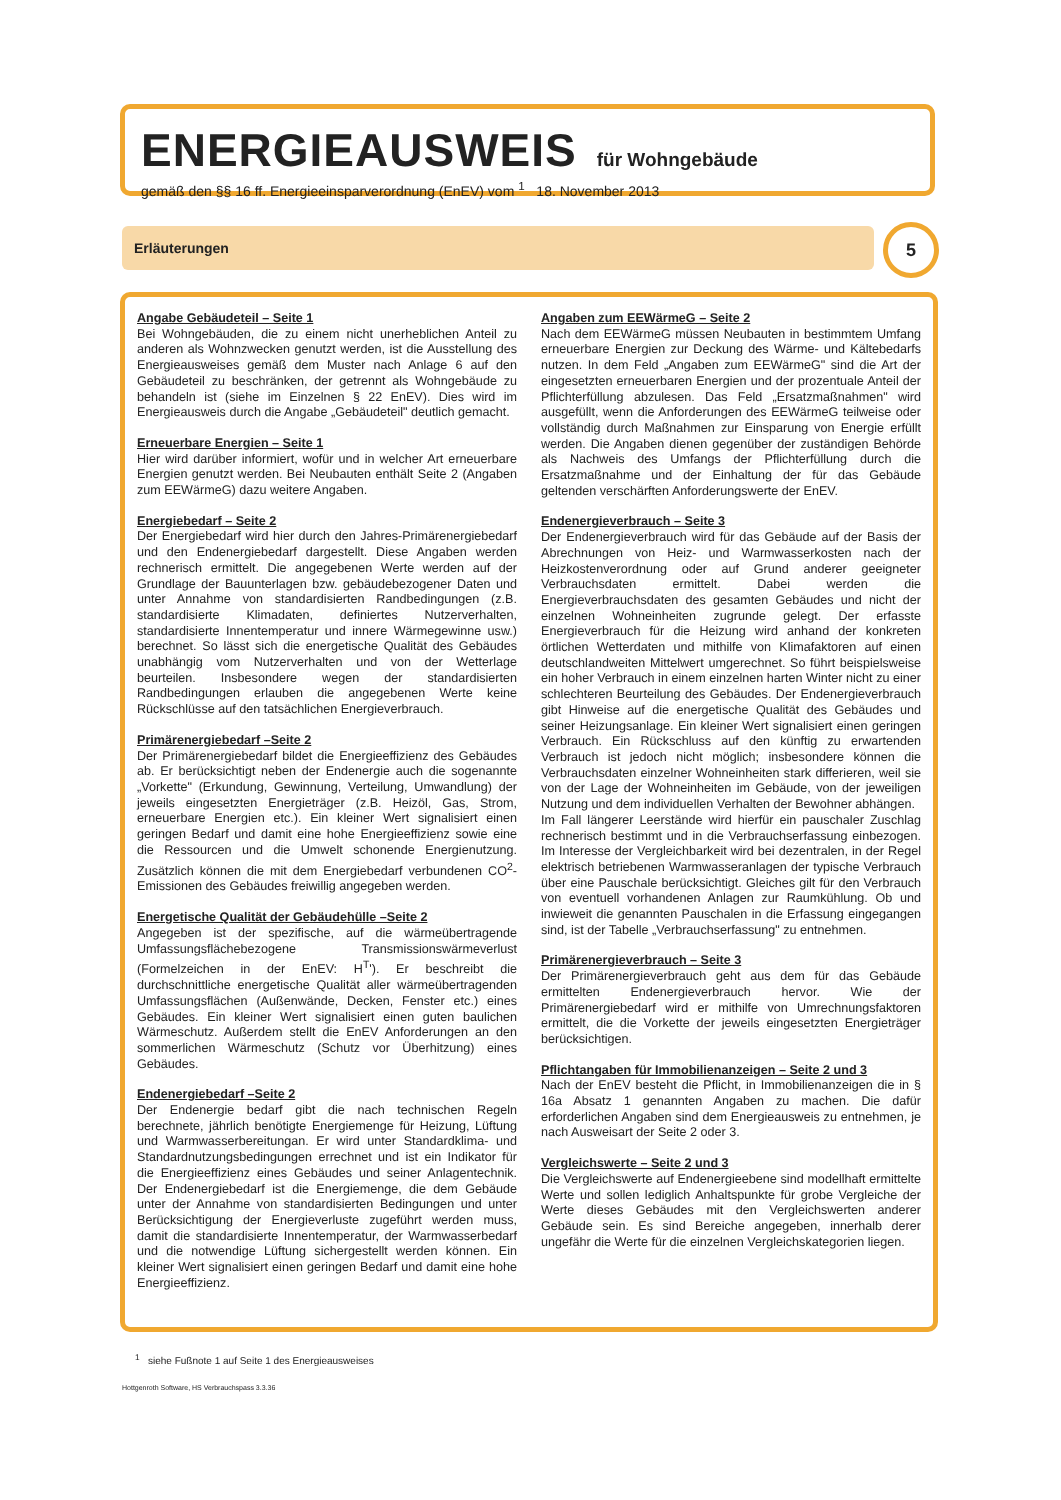ENERGIEAUSWEIS
für Wohngebäude
gemäß den §§ 16 ff. Energieeinsparverordnung (EnEV) vom <sup>1</sup> 18. November 2013
Erläuterungen 5
Angabe Gebäudeteil – Seite 1
Bei Wohngebäuden, die zu einem nicht unerheblichen Anteil zu anderen als Wohnzwecken genutzt werden, ist die Ausstellung des Energieausweises gemäß dem Muster nach Anlage 6 auf den Gebäudeteil zu beschränken, der getrennt als Wohngebäude zu behandeln ist (siehe im Einzelnen § 22 EnEV). Dies wird im Energieausweis durch die Angabe „Gebäudeteil" deutlich gemacht.
Erneuerbare Energien – Seite 1
Hier wird darüber informiert, wofür und in welcher Art erneuerbare Energien genutzt werden. Bei Neubauten enthält Seite 2 (Angaben zum EEWärmeG) dazu weitere Angaben.
Energiebedarf – Seite 2
Der Energiebedarf wird hier durch den Jahres-Primärenergiebedarf und den Endenergiebedarf dargestellt. Diese Angaben werden rechnerisch ermittelt. Die angegebenen Werte werden auf der Grundlage der Bauunterlagen bzw. gebäudebezogener Daten und unter Annahme von standardisierten Randbedingungen (z.B. standardisierte Klimadaten, definiertes Nutzerverhalten, standardisierte Innentemperatur und innere Wärmegewinne usw.) berechnet. So lässt sich die energetische Qualität des Gebäudes unabhängig vom Nutzerverhalten und von der Wetterlage beurteilen. Insbesondere wegen der standardisierten Randbedingungen erlauben die angegebenen Werte keine Rückschlüsse auf den tatsächlichen Energieverbrauch.
Primärenergiebedarf –Seite 2
Der Primärenergiebedarf bildet die Energieeffizienz des Gebäudes ab. Er berücksichtigt neben der Endenergie auch die sogenannte „Vorkette" (Erkundung, Gewinnung, Verteilung, Umwandlung) der jeweils eingesetzten Energieträger (z.B. Heizöl, Gas, Strom, erneuerbare Energien etc.). Ein kleiner Wert signalisiert einen geringen Bedarf und damit eine hohe Energieeffizienz sowie eine die Ressourcen und die Umwelt schonende Energienutzung. Zusätzlich können die mit dem Energiebedarf verbundenen CO<sup>2</sup>-Emissionen des Gebäudes freiwillig angegeben werden.
Energetische Qualität der Gebäudehülle –Seite 2
Angegeben ist der spezifische, auf die wärmeübertragende Umfassungsflächebezogene Transmissionswärmeverlust (Formelzeichen in der EnEV: H<sup>T</sup>'). Er beschreibt die durchschnittliche energetische Qualität aller wärmeübertragenden Umfassungsflächen (Außenwände, Decken, Fenster etc.) eines Gebäudes. Ein kleiner Wert signalisiert einen guten baulichen Wärmeschutz. Außerdem stellt die EnEV Anforderungen an den sommerlichen Wärmeschutz (Schutz vor Überhitzung) eines Gebäudes.
Endenergiebedarf –Seite 2
Der Endenergie bedarf gibt die nach technischen Regeln berechnete, jährlich benötigte Energiemenge für Heizung, Lüftung und Warmwasserbereitungan. Er wird unter Standardklima- und Standardnutzungsbedingungen errechnet und ist ein Indikator für die Energieeffizienz eines Gebäudes und seiner Anlagentechnik. Der Endenergiebedarf ist die Energiemenge, die dem Gebäude unter der Annahme von standardisierten Bedingungen und unter Berücksichtigung der Energieverluste zugeführt werden muss, damit die standardisierte Innentemperatur, der Warmwasserbedarf und die notwendige Lüftung sichergestellt werden können. Ein kleiner Wert signalisiert einen geringen Bedarf und damit eine hohe Energieeffizienz.
Angaben zum EEWärmeG – Seite 2
Nach dem EEWärmeG müssen Neubauten in bestimmtem Umfang erneuerbare Energien zur Deckung des Wärme- und Kältebedarfs nutzen. In dem Feld „Angaben zum EEWärmeG" sind die Art der eingesetzten erneuerbaren Energien und der prozentuale Anteil der Pflichterfüllung abzulesen. Das Feld „Ersatzmaßnahmen" wird ausgefüllt, wenn die Anforderungen des EEWärmeG teilweise oder vollständig durch Maßnahmen zur Einsparung von Energie erfüllt werden. Die Angaben dienen gegenüber der zuständigen Behörde als Nachweis des Umfangs der Pflichterfüllung durch die Ersatzmaßnahme und der Einhaltung der für das Gebäude geltenden verschärften Anforderungswerte der EnEV.
Endenergieverbrauch – Seite 3
Der Endenergieverbrauch wird für das Gebäude auf der Basis der Abrechnungen von Heiz- und Warmwasserkosten nach der Heizkostenverordnung oder auf Grund anderer geeigneter Verbrauchsdaten ermittelt. Dabei werden die Energieverbrauchsdaten des gesamten Gebäudes und nicht der einzelnen Wohneinheiten zugrunde gelegt. Der erfasste Energieverbrauch für die Heizung wird anhand der konkreten örtlichen Wetterdaten und mithilfe von Klimafaktoren auf einen deutschlandweiten Mittelwert umgerechnet. So führt beispielsweise ein hoher Verbrauch in einem einzelnen harten Winter nicht zu einer schlechteren Beurteilung des Gebäudes. Der Endenergieverbrauch gibt Hinweise auf die energetische Qualität des Gebäudes und seiner Heizungsanlage. Ein kleiner Wert signalisiert einen geringen Verbrauch. Ein Rückschluss auf den künftig zu erwartenden Verbrauch ist jedoch nicht möglich; insbesondere können die Verbrauchsdaten einzelner Wohneinheiten stark differieren, weil sie von der Lage der Wohneinheiten im Gebäude, von der jeweiligen Nutzung und dem individuellen Verhalten der Bewohner abhängen.
Im Fall längerer Leerstände wird hierfür ein pauschaler Zuschlag rechnerisch bestimmt und in die Verbrauchserfassung einbezogen. Im Interesse der Vergleichbarkeit wird bei dezentralen, in der Regel elektrisch betriebenen Warmwasseranlagen der typische Verbrauch über eine Pauschale berücksichtigt. Gleiches gilt für den Verbrauch von eventuell vorhandenen Anlagen zur Raumkühlung. Ob und inwieweit die genannten Pauschalen in die Erfassung eingegangen sind, ist der Tabelle „Verbrauchserfassung" zu entnehmen.
Primärenergieverbrauch – Seite 3
Der Primärenergieverbrauch geht aus dem für das Gebäude ermittelten Endenergieverbrauch hervor. Wie der Primärenergiebedarf wird er mithilfe von Umrechnungsfaktoren ermittelt, die die Vorkette der jeweils eingesetzten Energieträger berücksichtigen.
Pflichtangaben für Immobilienanzeigen – Seite 2 und 3
Nach der EnEV besteht die Pflicht, in Immobilienanzeigen die in § 16a Absatz 1 genannten Angaben zu machen. Die dafür erforderlichen Angaben sind dem Energieausweis zu entnehmen, je nach Ausweisart der Seite 2 oder 3.
Vergleichswerte – Seite 2 und 3
Die Vergleichswerte auf Endenergieebene sind modellhaft ermittelte Werte und sollen lediglich Anhaltspunkte für grobe Vergleiche der Werte dieses Gebäudes mit den Vergleichswerten anderer Gebäude sein. Es sind Bereiche angegeben, innerhalb derer ungefähr die Werte für die einzelnen Vergleichskategorien liegen.
<sup>1</sup> siehe Fußnote 1 auf Seite 1 des Energieausweises
Hottgenroth Software, HS Verbrauchspass 3.3.36